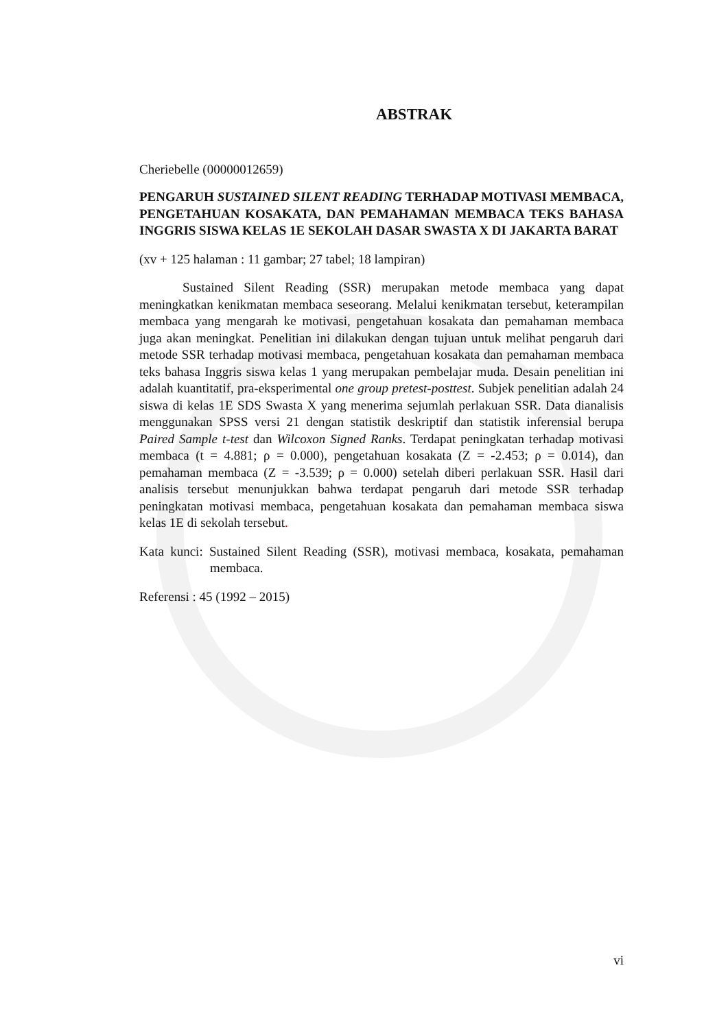ABSTRAK
Cheriebelle (00000012659)
PENGARUH SUSTAINED SILENT READING TERHADAP MOTIVASI MEMBACA, PENGETAHUAN KOSAKATA, DAN PEMAHAMAN MEMBACA TEKS BAHASA INGGRIS SISWA KELAS 1E SEKOLAH DASAR SWASTA X DI JAKARTA BARAT
(xv + 125 halaman : 11 gambar; 27 tabel; 18 lampiran)
Sustained Silent Reading (SSR) merupakan metode membaca yang dapat meningkatkan kenikmatan membaca seseorang. Melalui kenikmatan tersebut, keterampilan membaca yang mengarah ke motivasi, pengetahuan kosakata dan pemahaman membaca juga akan meningkat. Penelitian ini dilakukan dengan tujuan untuk melihat pengaruh dari metode SSR terhadap motivasi membaca, pengetahuan kosakata dan pemahaman membaca teks bahasa Inggris siswa kelas 1 yang merupakan pembelajar muda. Desain penelitian ini adalah kuantitatif, pra-eksperimental one group pretest-posttest. Subjek penelitian adalah 24 siswa di kelas 1E SDS Swasta X yang menerima sejumlah perlakuan SSR. Data dianalisis menggunakan SPSS versi 21 dengan statistik deskriptif dan statistik inferensial berupa Paired Sample t-test dan Wilcoxon Signed Ranks. Terdapat peningkatan terhadap motivasi membaca (t = 4.881; ρ = 0.000), pengetahuan kosakata (Z = -2.453; ρ = 0.014), dan pemahaman membaca (Z = -3.539; ρ = 0.000) setelah diberi perlakuan SSR. Hasil dari analisis tersebut menunjukkan bahwa terdapat pengaruh dari metode SSR terhadap peningkatan motivasi membaca, pengetahuan kosakata dan pemahaman membaca siswa kelas 1E di sekolah tersebut.
Kata kunci: Sustained Silent Reading (SSR), motivasi membaca, kosakata, pemahaman membaca.
Referensi : 45 (1992 – 2015)
vi